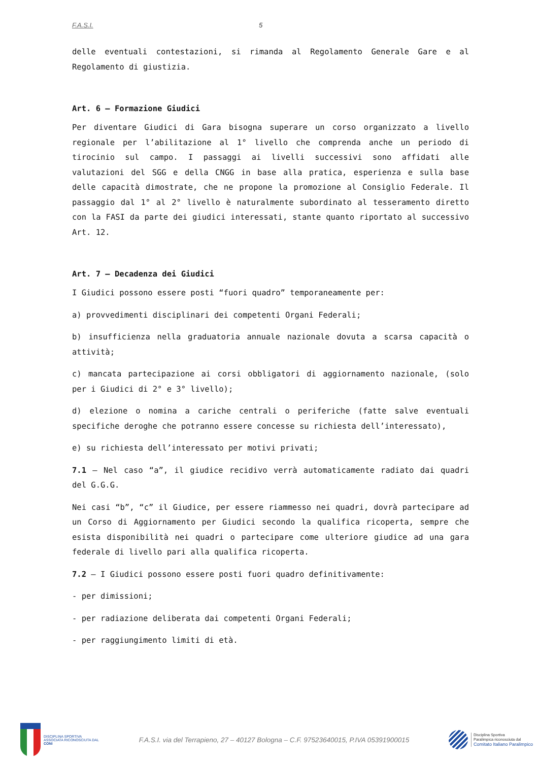F.A.S.I. 5
delle eventuali contestazioni, si rimanda al Regolamento Generale Gare e al Regolamento di giustizia.
Art. 6 – Formazione Giudici
Per diventare Giudici di Gara bisogna superare un corso organizzato a livello regionale per l’abilitazione al 1° livello che comprenda anche un periodo di tirocinio sul campo. I passaggi ai livelli successivi sono affidati alle valutazioni del SGG e della CNGG in base alla pratica, esperienza e sulla base delle capacità dimostrate, che ne propone la promozione al Consiglio Federale. Il passaggio dal 1° al 2° livello è naturalmente subordinato al tesseramento diretto con la FASI da parte dei giudici interessati, stante quanto riportato al successivo Art. 12.
Art. 7 – Decadenza dei Giudici
I Giudici possono essere posti “fuori quadro” temporaneamente per:
a) provvedimenti disciplinari dei competenti Organi Federali;
b) insufficienza nella graduatoria annuale nazionale dovuta a scarsa capacità o attività;
c) mancata partecipazione ai corsi obbligatori di aggiornamento nazionale, (solo per i Giudici di 2° e 3° livello);
d) elezione o nomina a cariche centrali o periferiche (fatte salve eventuali specifiche deroghe che potranno essere concesse su richiesta dell’interessato),
e) su richiesta dell’interessato per motivi privati;
7.1 – Nel caso “a”, il giudice recidivo verrà automaticamente radiato dai quadri del G.G.G.
Nei casi “b”, “c” il Giudice, per essere riammesso nei quadri, dovrà partecipare ad un Corso di Aggiornamento per Giudici secondo la qualifica ricoperta, sempre che esista disponibilità nei quadri o partecipare come ulteriore giudice ad una gara federale di livello pari alla qualifica ricoperta.
7.2 – I Giudici possono essere posti fuori quadro definitivamente:
- per dimissioni;
- per radiazione deliberata dai competenti Organi Federali;
- per raggiungimento limiti di età.
DISCIPLINA SPORTIVA ASSOCIATA RICONOSCIUTA DAL CONI
F.A.S.I. via del Terrapieno, 27 – 40127 Bologna – C.F. 97523640015, P.IVA 05391900015
Disciplina Sportiva
Paralimpica riconosciuta dal
Comitato Italiano Paralimpico